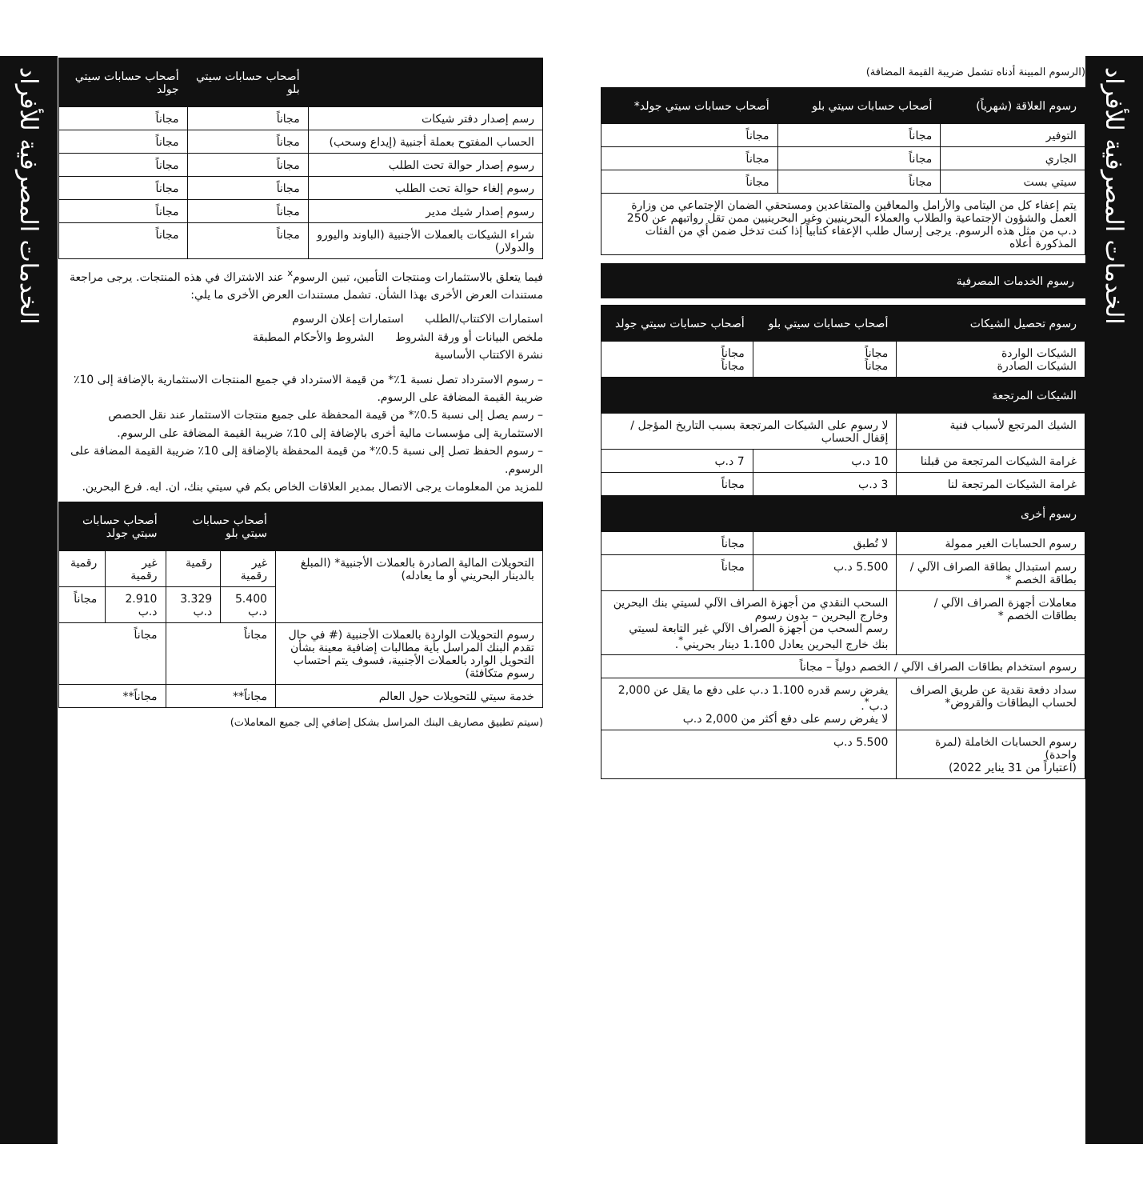الخدمات المصرفية للأفراد
الخدمات المصرفية للأفراد
(الرسوم المبينة أدناه تشمل ضريبة القيمة المضافة)
| رسوم العلاقة (شهرياً) | أصحاب حسابات سيتي بلو | أصحاب حسابات سيتي جولد* |
| --- | --- | --- |
| التوفير | مجاناً | مجاناً |
| الجاري | مجاناً | مجاناً |
| سيتي بست | مجاناً | مجاناً |
| يتم إعفاء كل من اليتامى والأرامل والمعاقين والمتقاعدين ومستحقي الضمان الإجتماعي من وزارة العمل والشؤون الإجتماعية والطلاب والعملاء البحرينيين وغير البحرينيين ممن تقل رواتبهم عن 250 د.ب من مثل هذه الرسوم. يرجى إرسال طلب الإعفاء كتابياً إذا كنت تدخل ضمن أي من الفئات المذكورة أعلاه | | |
رسوم الخدمات المصرفية
| رسوم تحصيل الشيكات | أصحاب حسابات سيتي بلو | أصحاب حسابات سيتي جولد |
| --- | --- | --- |
| الشيكات الواردة الشيكات الصادرة | مجاناً مجاناً | مجاناً مجاناً |
| الشيكات المرتجعة | | |
| الشيك المرتجع لأسباب فنية | لا رسوم على الشيكات المرتجعة بسبب التاريخ المؤجل / إقفال الحساب | |
| غرامة الشيكات المرتجعة من قبلنا | 10 د.ب | 7 د.ب |
| غرامة الشيكات المرتجعة لنا | 3 د.ب | مجاناً |
| رسوم أخرى | | |
| رسوم الحسابات الغير ممولة | لا تُطبق | مجاناً |
| رسم استبدال بطاقة الصراف الآلي / بطاقة الخصم * | 5.500 د.ب | مجاناً |
| معاملات أجهزة الصراف الآلي / بطاقات الخصم * | السحب النقدي من أجهزة الصراف الآلي لسيتي بنك البحرين وخارج البحرين – بدون رسوم رسم السحب من أجهزة الصراف الآلي غير التابعة لسيتي بنك خارج البحرين يعادل 1.100 دينار بحريني<sup>*</sup>. | |
| رسوم استخدام بطاقات الصراف الآلي / الخصم دولياً – مجاناً | | |
| سداد دفعة نقدية عن طريق الصراف لحساب البطاقات والقروض* | يفرض رسم قدره 1.100 د.ب على دفع ما يقل عن 2,000 د.ب<sup>*</sup>. لا يفرض رسم على دفع أكثر من 2,000 د.ب | |
| رسوم الحسابات الخاملة (لمرة واحدة) (اعتباراً من 31 يناير 2022) | 5.500 د.ب | |
| | أصحاب حسابات سيتي بلو | أصحاب حسابات سيتي جولد |
| --- | --- | --- |
| رسم إصدار دفتر شيكات | مجاناً | مجاناً |
| الحساب المفتوح بعملة أجنبية (إيداع وسحب) | مجاناً | مجاناً |
| رسوم إصدار حوالة تحت الطلب | مجاناً | مجاناً |
| رسوم إلغاء حوالة تحت الطلب | مجاناً | مجاناً |
| رسوم إصدار شيك مدير | مجاناً | مجاناً |
| شراء الشيكات بالعملات الأجنبية (الباوند واليورو والدولار) | مجاناً | مجاناً |
فيما يتعلق بالاستثمارات ومنتجات التأمين، تبين الرسوم<sup>x</sup> عند الاشتراك في هذه المنتجات. يرجى مراجعة مستندات العرض الأخرى بهذا الشأن. تشمل مستندات العرض الأخرى ما يلي:
استمارات الاكتتاب/الطلب استمارات إعلان الرسوم
ملخص البيانات أو ورقة الشروط الشروط والأحكام المطبقة
نشرة الاكتتاب الأساسية
– رسوم الاسترداد تصل نسبة 1٪* من قيمة الاسترداد في جميع المنتجات الاستثمارية بالإضافة إلى 10٪ ضريبة القيمة المضافة على الرسوم.
– رسم يصل إلى نسبة 0.5٪* من قيمة المحفظة على جميع منتجات الاستثمار عند نقل الحصص الاستثمارية إلى مؤسسات مالية أخرى بالإضافة إلى 10٪ ضريبة القيمة المضافة على الرسوم.
– رسوم الحفظ تصل إلى نسبة 0.5٪* من قيمة المحفظة بالإضافة إلى 10٪ ضريبة القيمة المضافة على الرسوم.
للمزيد من المعلومات يرجى الاتصال بمدير العلاقات الخاص بكم في سيتي بنك، ان. ايه. فرع البحرين.
| | أصحاب حسابات سيتي بلو | | أصحاب حسابات سيتي جولد | |
| --- | --- | --- | --- | --- |
| التحويلات المالية الصادرة بالعملات الأجنبية* (المبلغ بالدينار البحريني أو ما يعادله) | غير رقمية | رقمية | غير رقمية | رقمية |
| | 5.400 د.ب | 3.329 د.ب | 2.910 د.ب | مجاناً |
| رسوم التحويلات الواردة بالعملات الأجنبية (# في حال تقدم البنك المراسل بأية مطالبات إضافية معينة بشأن التحويل الوارد بالعملات الأجنبية، فسوف يتم احتساب رسوم متكافئة) | مجاناً | | مجاناً | |
| خدمة سيتي للتحويلات حول العالم | مجاناً** | | مجاناً** | |
(سيتم تطبيق مصاريف البنك المراسل بشكل إضافي إلى جميع المعاملات)